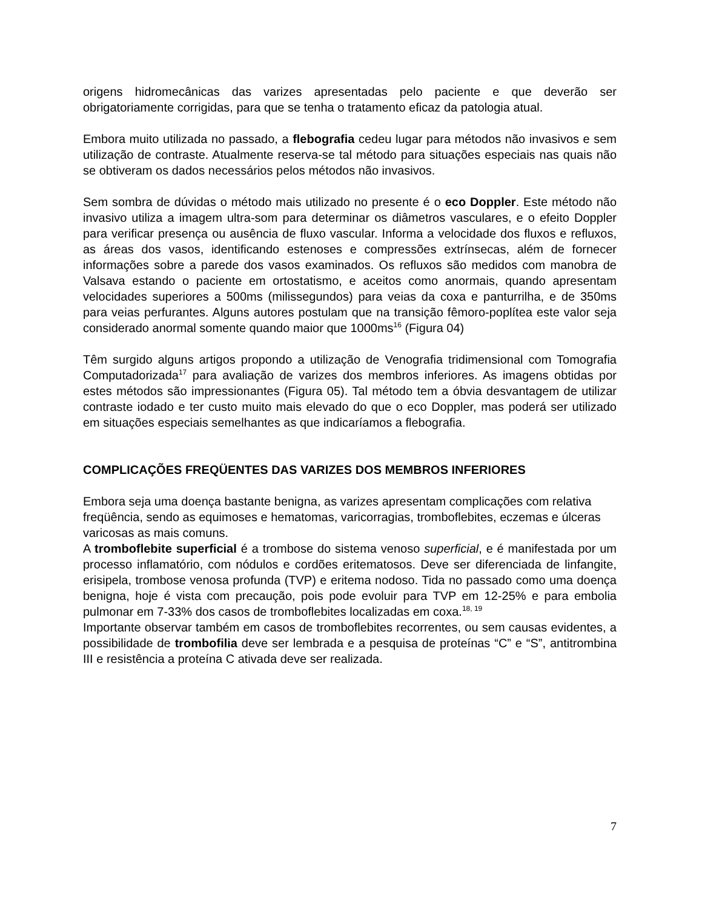origens hidromecânicas das varizes apresentadas pelo paciente e que deverão ser obrigatoriamente corrigidas, para que se tenha o tratamento eficaz da patologia atual.
Embora muito utilizada no passado, a flebografia cedeu lugar para métodos não invasivos e sem utilização de contraste. Atualmente reserva-se tal método para situações especiais nas quais não se obtiveram os dados necessários pelos métodos não invasivos.
Sem sombra de dúvidas o método mais utilizado no presente é o eco Doppler. Este método não invasivo utiliza a imagem ultra-som para determinar os diâmetros vasculares, e o efeito Doppler para verificar presença ou ausência de fluxo vascular. Informa a velocidade dos fluxos e refluxos, as áreas dos vasos, identificando estenoses e compressões extrínsecas, além de fornecer informações sobre a parede dos vasos examinados. Os refluxos são medidos com manobra de Valsava estando o paciente em ortostatismo, e aceitos como anormais, quando apresentam velocidades superiores a 500ms (milissegundos) para veias da coxa e panturrilha, e de 350ms para veias perfurantes. Alguns autores postulam que na transição fêmoro-poplítea este valor seja considerado anormal somente quando maior que 1000ms<sup>16</sup> (Figura 04)
Têm surgido alguns artigos propondo a utilização de Venografia tridimensional com Tomografia Computadorizada<sup>17</sup> para avaliação de varizes dos membros inferiores. As imagens obtidas por estes métodos são impressionantes (Figura 05). Tal método tem a óbvia desvantagem de utilizar contraste iodado e ter custo muito mais elevado do que o eco Doppler, mas poderá ser utilizado em situações especiais semelhantes as que indicaríamos a flebografia.
COMPLICAÇÕES FREQÜENTES DAS VARIZES DOS MEMBROS INFERIORES
Embora seja uma doença bastante benigna, as varizes apresentam complicações com relativa freqüência, sendo as equimoses e hematomas, varicorragias, tromboflebites, eczemas e úlceras varicosas as mais comuns.
A tromboflebite superficial é a trombose do sistema venoso superficial, e é manifestada por um processo inflamatório, com nódulos e cordões eritematosos. Deve ser diferenciada de linfangite, erisipela, trombose venosa profunda (TVP) e eritema nodoso. Tida no passado como uma doença benigna, hoje é vista com precaução, pois pode evoluir para TVP em 12-25% e para embolia pulmonar em 7-33% dos casos de tromboflebites localizadas em coxa.<sup>18, 19</sup>
Importante observar também em casos de tromboflebites recorrentes, ou sem causas evidentes, a possibilidade de trombofilia deve ser lembrada e a pesquisa de proteínas “C” e “S”, antitrombina III e resistência a proteína C ativada deve ser realizada.
7